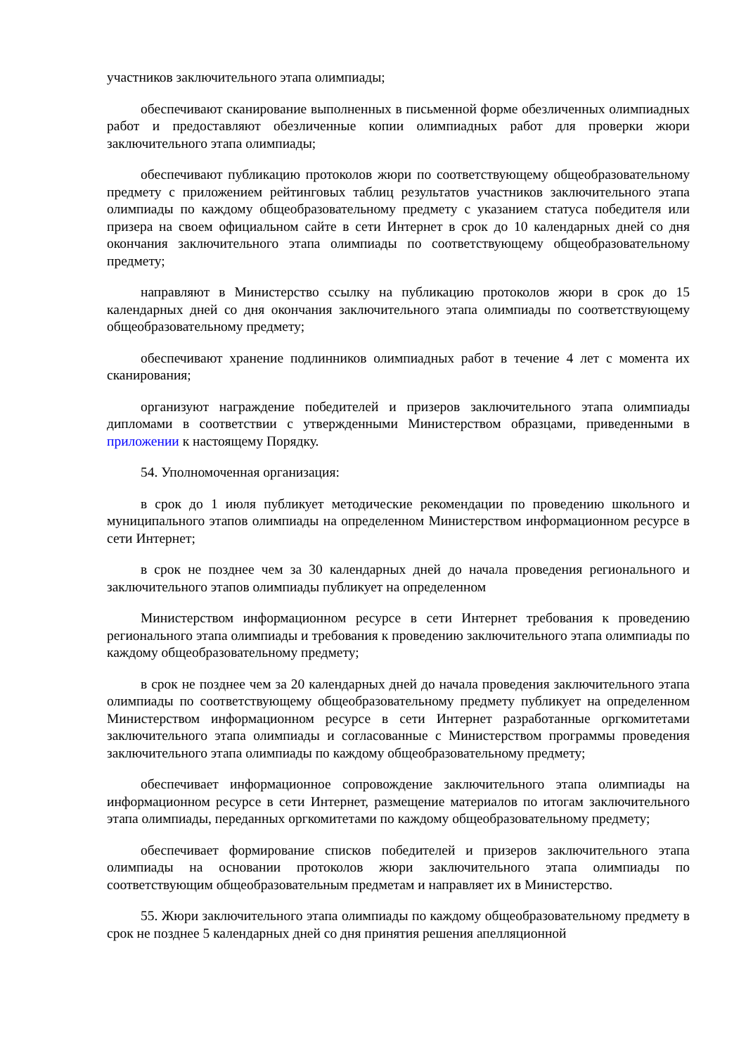участников заключительного этапа олимпиады;
обеспечивают сканирование выполненных в письменной форме обезличенных олимпиадных работ и предоставляют обезличенные копии олимпиадных работ для проверки жюри заключительного этапа олимпиады;
обеспечивают публикацию протоколов жюри по соответствующему общеобразовательному предмету с приложением рейтинговых таблиц результатов участников заключительного этапа олимпиады по каждому общеобразовательному предмету с указанием статуса победителя или призера на своем официальном сайте в сети Интернет в срок до 10 календарных дней со дня окончания заключительного этапа олимпиады по соответствующему общеобразовательному предмету;
направляют в Министерство ссылку на публикацию протоколов жюри в срок до 15 календарных дней со дня окончания заключительного этапа олимпиады по соответствующему общеобразовательному предмету;
обеспечивают хранение подлинников олимпиадных работ в течение 4 лет с момента их сканирования;
организуют награждение победителей и призеров заключительного этапа олимпиады дипломами в соответствии с утвержденными Министерством образцами, приведенными в приложении к настоящему Порядку.
54. Уполномоченная организация:
в срок до 1 июля публикует методические рекомендации по проведению школьного и муниципального этапов олимпиады на определенном Министерством информационном ресурсе в сети Интернет;
в срок не позднее чем за 30 календарных дней до начала проведения регионального и заключительного этапов олимпиады публикует на определенном
Министерством информационном ресурсе в сети Интернет требования к проведению регионального этапа олимпиады и требования к проведению заключительного этапа олимпиады по каждому общеобразовательному предмету;
в срок не позднее чем за 20 календарных дней до начала проведения заключительного этапа олимпиады по соответствующему общеобразовательному предмету публикует на определенном Министерством информационном ресурсе в сети Интернет разработанные оргкомитетами заключительного этапа олимпиады и согласованные с Министерством программы проведения заключительного этапа олимпиады по каждому общеобразовательному предмету;
обеспечивает информационное сопровождение заключительного этапа олимпиады на информационном ресурсе в сети Интернет, размещение материалов по итогам заключительного этапа олимпиады, переданных оргкомитетами по каждому общеобразовательному предмету;
обеспечивает формирование списков победителей и призеров заключительного этапа олимпиады на основании протоколов жюри заключительного этапа олимпиады по соответствующим общеобразовательным предметам и направляет их в Министерство.
55. Жюри заключительного этапа олимпиады по каждому общеобразовательному предмету в срок не позднее 5 календарных дней со дня принятия решения апелляционной